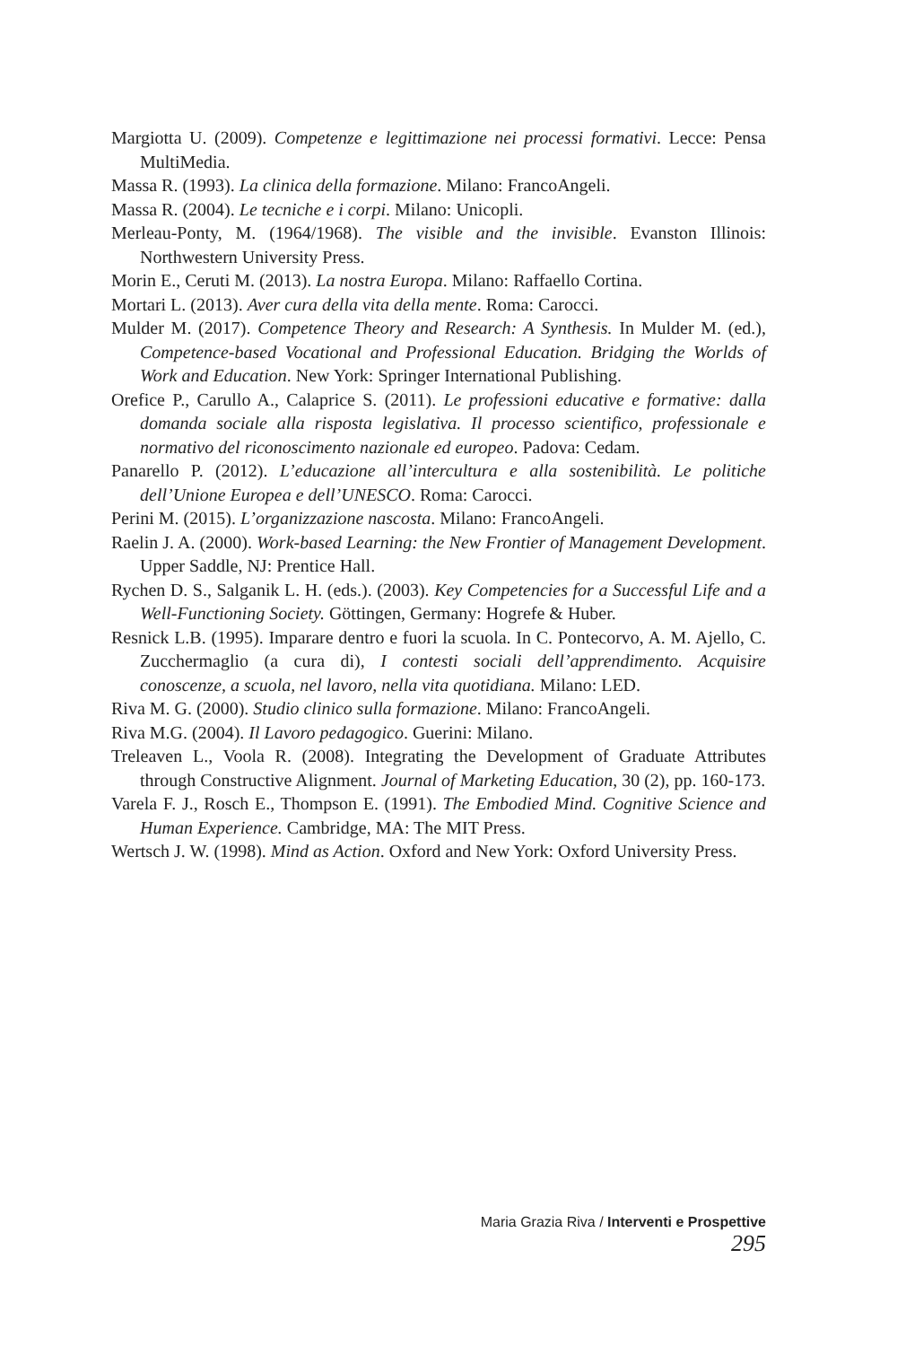Margiotta U. (2009). Competenze e legittimazione nei processi formativi. Lecce: Pensa MultiMedia.
Massa R. (1993). La clinica della formazione. Milano: FrancoAngeli.
Massa R. (2004). Le tecniche e i corpi. Milano: Unicopli.
Merleau-Ponty, M. (1964/1968). The visible and the invisible. Evanston Illinois: Northwestern University Press.
Morin E., Ceruti M. (2013). La nostra Europa. Milano: Raffaello Cortina.
Mortari L. (2013). Aver cura della vita della mente. Roma: Carocci.
Mulder M. (2017). Competence Theory and Research: A Synthesis. In Mulder M. (ed.), Competence-based Vocational and Professional Education. Bridging the Worlds of Work and Education. New York: Springer International Publishing.
Orefice P., Carullo A., Calaprice S. (2011). Le professioni educative e formative: dalla domanda sociale alla risposta legislativa. Il processo scientifico, professionale e normativo del riconoscimento nazionale ed europeo. Padova: Cedam.
Panarello P. (2012). L’educazione all’intercultura e alla sostenibilità. Le politiche dell’Unione Europea e dell’UNESCO. Roma: Carocci.
Perini M. (2015). L’organizzazione nascosta. Milano: FrancoAngeli.
Raelin J. A. (2000). Work-based Learning: the New Frontier of Management Development. Upper Saddle, NJ: Prentice Hall.
Rychen D. S., Salganik L. H. (eds.). (2003). Key Competencies for a Successful Life and a Well-Functioning Society. Göttingen, Germany: Hogrefe & Huber.
Resnick L.B. (1995). Imparare dentro e fuori la scuola. In C. Pontecorvo, A. M. Ajello, C. Zucchermaglio (a cura di), I contesti sociali dell’apprendimento. Acquisire conoscenze, a scuola, nel lavoro, nella vita quotidiana. Milano: LED.
Riva M. G. (2000). Studio clinico sulla formazione. Milano: FrancoAngeli.
Riva M.G. (2004). Il Lavoro pedagogico. Guerini: Milano.
Treleaven L., Voola R. (2008). Integrating the Development of Graduate Attributes through Constructive Alignment. Journal of Marketing Education, 30 (2), pp. 160-173.
Varela F. J., Rosch E., Thompson E. (1991). The Embodied Mind. Cognitive Science and Human Experience. Cambridge, MA: The MIT Press.
Wertsch J. W. (1998). Mind as Action. Oxford and New York: Oxford University Press.
Maria Grazia Riva / Interventi e Prospettive 295